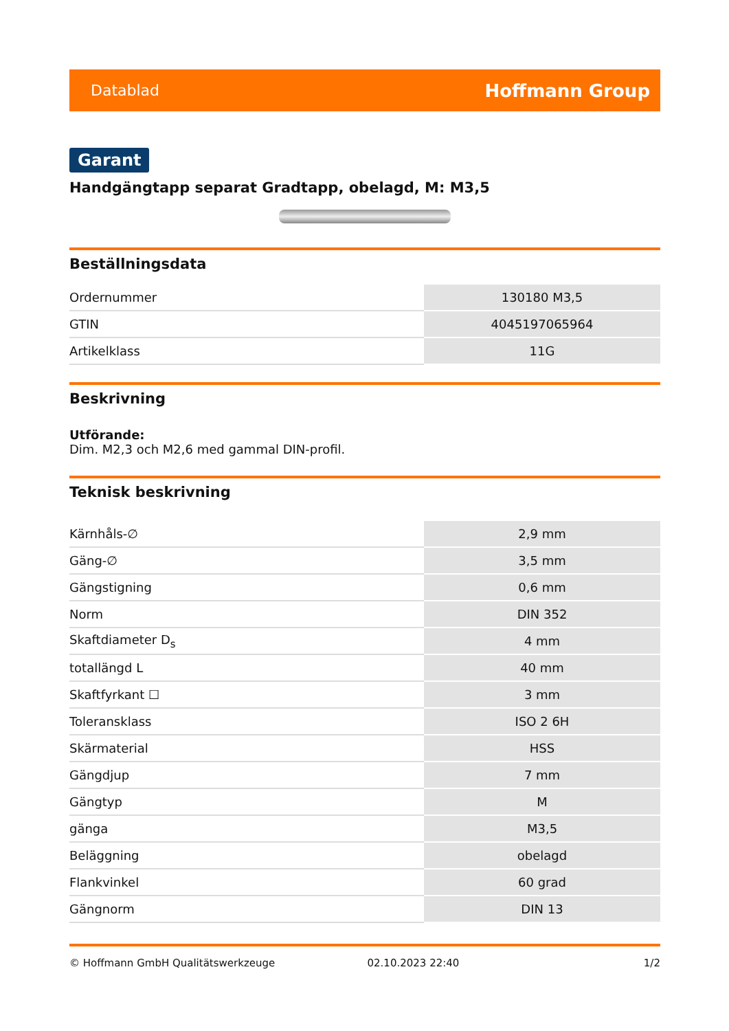Datablad Hoffmann Group
Garant
Handgängtapp separat Gradtapp, obelagd, M: M3,5
Beställningsdata
| Ordernummer | 130180 M3,5 |
| GTIN | 4045197065964 |
| Artikelklass | 11G |
Beskrivning
Utförande:
Dim. M2,3 och M2,6 med gammal DIN-profil.
Teknisk beskrivning
| Kärnhåls-∅ | 2,9 mm |
| Gäng-∅ | 3,5 mm |
| Gängstigning | 0,6 mm |
| Norm | DIN 352 |
| Skaftdiameter D<sub>s</sub> | 4 mm |
| totallängd L | 40 mm |
| Skaftfyrkant ☐ | 3 mm |
| Toleransklass | ISO 2 6H |
| Skärmaterial | HSS |
| Gängdjup | 7 mm |
| Gängtyp | M |
| gänga | M3,5 |
| Beläggning | obelagd |
| Flankvinkel | 60 grad |
| Gängnorm | DIN 13 |
© Hoffmann GmbH Qualitätswerkzeuge 02.10.2023 22:40 1/2